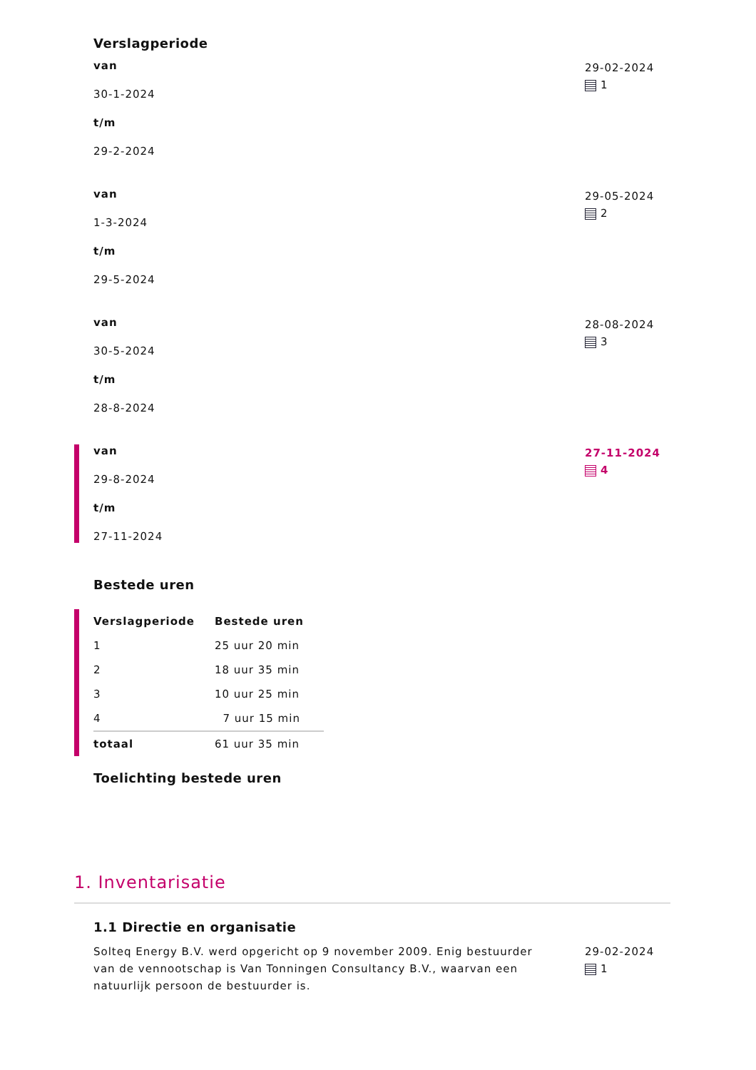Verslagperiode
van
30-1-2024
t/m
29-2-2024
29-02-2024
1
van
1-3-2024
t/m
29-5-2024
29-05-2024
2
van
30-5-2024
t/m
28-8-2024
28-08-2024
3
van
29-8-2024
t/m
27-11-2024
27-11-2024
4
Bestede uren
| Verslagperiode | Bestede uren |
| --- | --- |
| 1 | 25 uur 20 min |
| 2 | 18 uur 35 min |
| 3 | 10 uur 25 min |
| 4 | 7 uur 15 min |
| totaal | 61 uur 35 min |
Toelichting bestede uren
1. Inventarisatie
1.1 Directie en organisatie
Solteq Energy B.V. werd opgericht op 9 november 2009. Enig bestuurder van de vennootschap is Van Tonningen Consultancy B.V., waarvan een natuurlijk persoon de bestuurder is.
29-02-2024
1